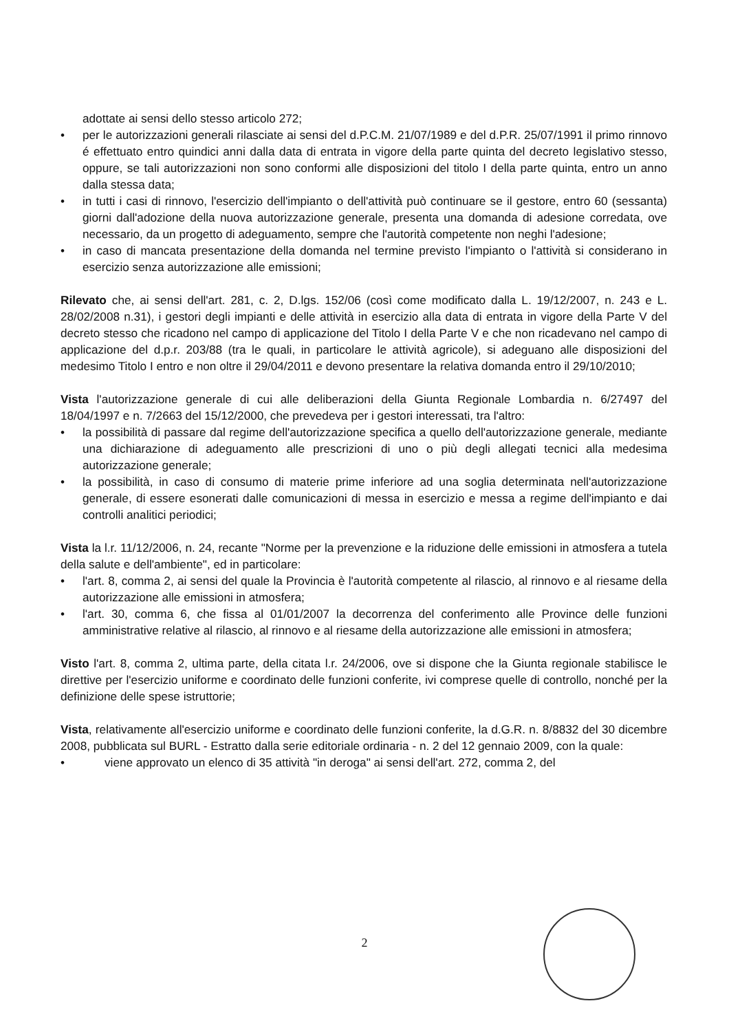adottate ai sensi dello stesso articolo 272;
• per le autorizzazioni generali rilasciate ai sensi del d.P.C.M. 21/07/1989 e del d.P.R. 25/07/1991 il primo rinnovo é effettuato entro quindici anni dalla data di entrata in vigore della parte quinta del decreto legislativo stesso, oppure, se tali autorizzazioni non sono conformi alle disposizioni del titolo I della parte quinta, entro un anno dalla stessa data;
• in tutti i casi di rinnovo, l'esercizio dell'impianto o dell'attività può continuare se il gestore, entro 60 (sessanta) giorni dall'adozione della nuova autorizzazione generale, presenta una domanda di adesione corredata, ove necessario, da un progetto di adeguamento, sempre che l'autorità competente non neghi l'adesione;
• in caso di mancata presentazione della domanda nel termine previsto l'impianto o l'attività si considerano in esercizio senza autorizzazione alle emissioni;
Rilevato che, ai sensi dell'art. 281, c. 2, D.lgs. 152/06 (così come modificato dalla L. 19/12/2007, n. 243 e L. 28/02/2008 n.31), i gestori degli impianti e delle attività in esercizio alla data di entrata in vigore della Parte V del decreto stesso che ricadono nel campo di applicazione del Titolo I della Parte V e che non ricadevano nel campo di applicazione del d.p.r. 203/88 (tra le quali, in particolare le attività agricole), si adeguano alle disposizioni del medesimo Titolo I entro e non oltre il 29/04/2011 e devono presentare la relativa domanda entro il 29/10/2010;
Vista l'autorizzazione generale di cui alle deliberazioni della Giunta Regionale Lombardia n. 6/27497 del 18/04/1997 e n. 7/2663 del 15/12/2000, che prevedeva per i gestori interessati, tra l'altro:
• la possibilità di passare dal regime dell'autorizzazione specifica a quello dell'autorizzazione generale, mediante una dichiarazione di adeguamento alle prescrizioni di uno o più degli allegati tecnici alla medesima autorizzazione generale;
• la possibilità, in caso di consumo di materie prime inferiore ad una soglia determinata nell'autorizzazione generale, di essere esonerati dalle comunicazioni di messa in esercizio e messa a regime dell'impianto e dai controlli analitici periodici;
Vista la l.r. 11/12/2006, n. 24, recante "Norme per la prevenzione e la riduzione delle emissioni in atmosfera a tutela della salute e dell'ambiente", ed in particolare:
• l'art. 8, comma 2, ai sensi del quale la Provincia è l'autorità competente al rilascio, al rinnovo e al riesame della autorizzazione alle emissioni in atmosfera;
• l'art. 30, comma 6, che fissa al 01/01/2007 la decorrenza del conferimento alle Province delle funzioni amministrative relative al rilascio, al rinnovo e al riesame della autorizzazione alle emissioni in atmosfera;
Visto l'art. 8, comma 2, ultima parte, della citata l.r. 24/2006, ove si dispone che la Giunta regionale stabilisce le direttive per l'esercizio uniforme e coordinato delle funzioni conferite, ivi comprese quelle di controllo, nonché per la definizione delle spese istruttorie;
Vista, relativamente all'esercizio uniforme e coordinato delle funzioni conferite, la d.G.R. n. 8/8832 del 30 dicembre 2008, pubblicata sul BURL - Estratto dalla serie editoriale ordinaria - n. 2 del 12 gennaio 2009, con la quale:
• viene approvato un elenco di 35 attività "in deroga" ai sensi dell'art. 272, comma 2, del
2